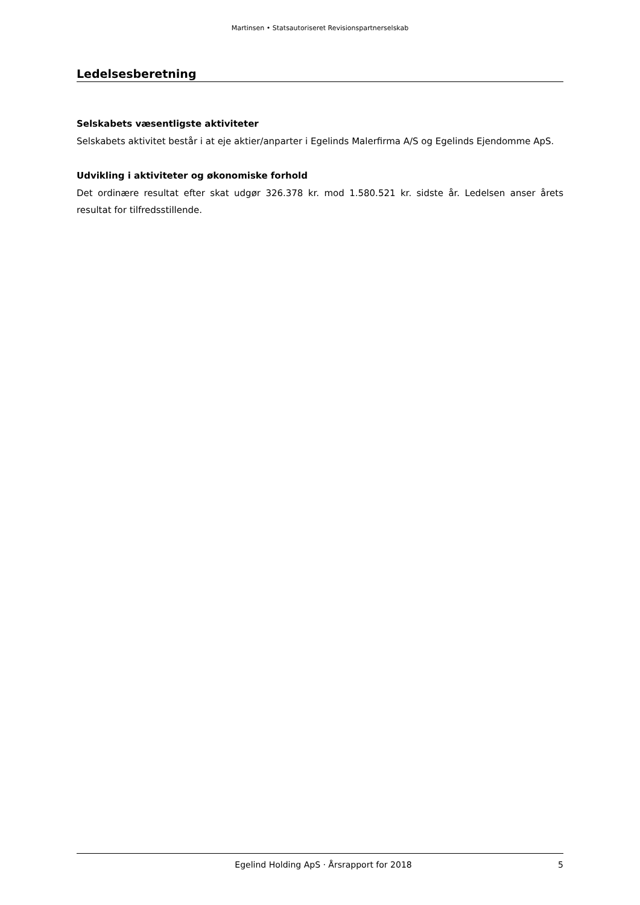Martinsen • Statsautoriseret Revisionspartnerselskab
Ledelsesberetning
Selskabets væsentligste aktiviteter
Selskabets aktivitet består i at eje aktier/anparter i Egelinds Malerfirma A/S og Egelinds Ejendomme ApS.
Udvikling i aktiviteter og økonomiske forhold
Det ordinære resultat efter skat udgør 326.378 kr. mod 1.580.521 kr. sidste år. Ledelsen anser årets resultat for tilfredsstillende.
Egelind Holding ApS · Årsrapport for 2018 5